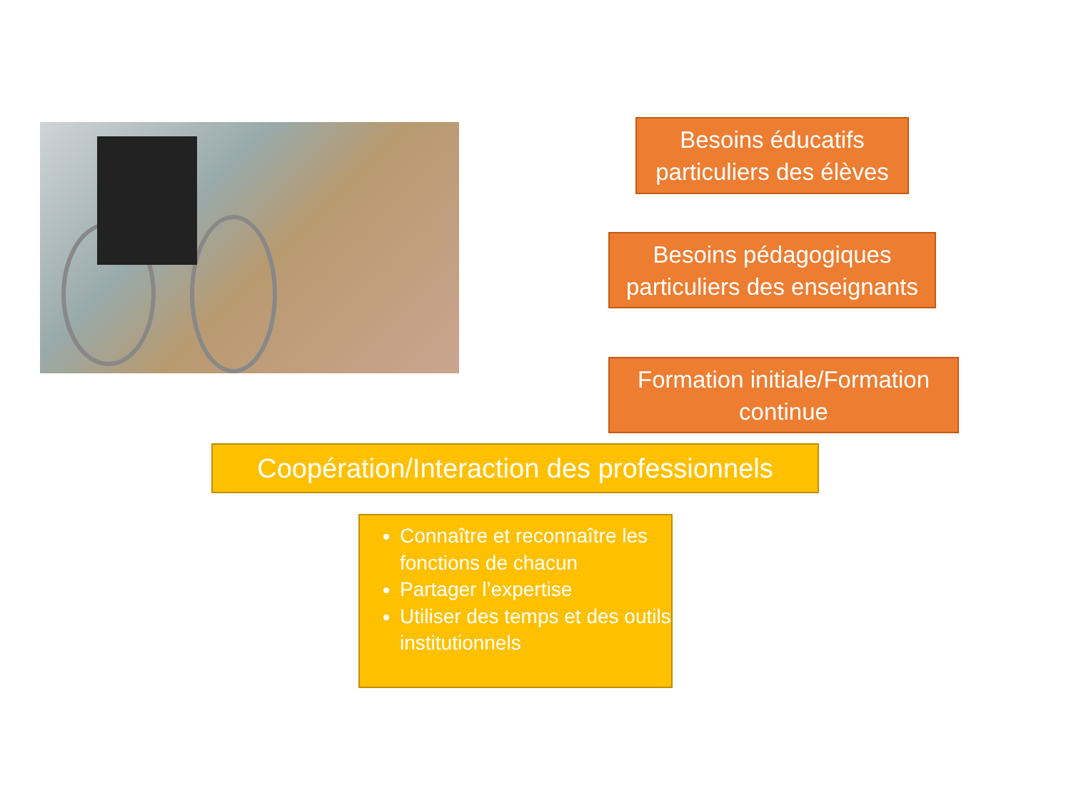Besoins éducatifs
particuliers des élèves
Besoins pédagogiques
particuliers des enseignants
Formation initiale/Formation
continue
Coopération/Interaction des professionnels
Connaître et reconnaître les fonctions de chacun
Partager l’expertise
Utiliser des temps et des outils institutionnels